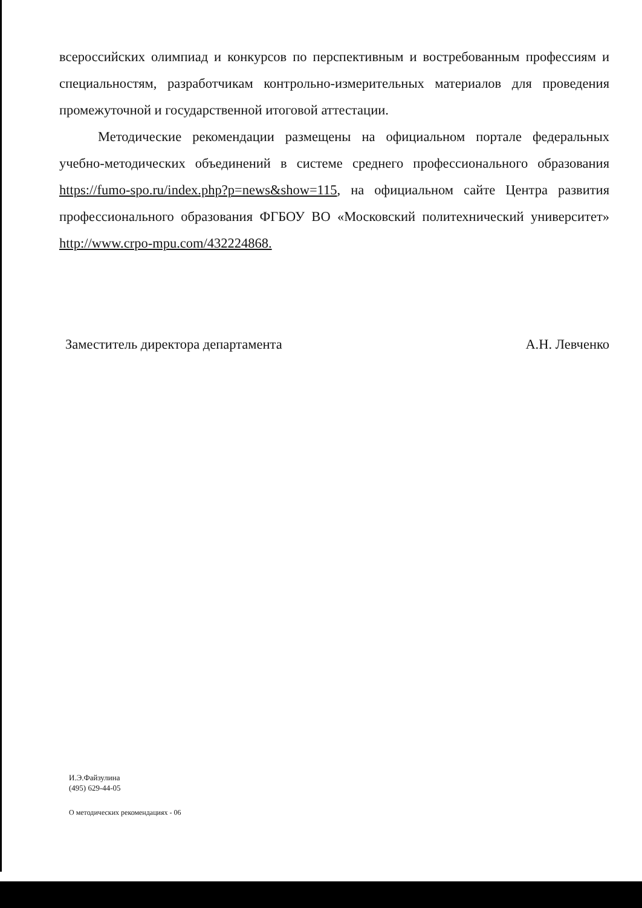всероссийских олимпиад и конкурсов по перспективным и востребованным профессиям и специальностям, разработчикам контрольно-измерительных материалов для проведения промежуточной и государственной итоговой аттестации.
Методические рекомендации размещены на официальном портале федеральных учебно-методических объединений в системе среднего профессионального образования https://fumo-spo.ru/index.php?p=news&show=115, на официальном сайте Центра развития профессионального образования ФГБОУ ВО «Московский политехнический университет» http://www.crpo-mpu.com/432224868.
Заместитель директора департамента А.Н. Левченко
И.Э.Файзулина
(495) 629-44-05
О методических рекомендациях - 06